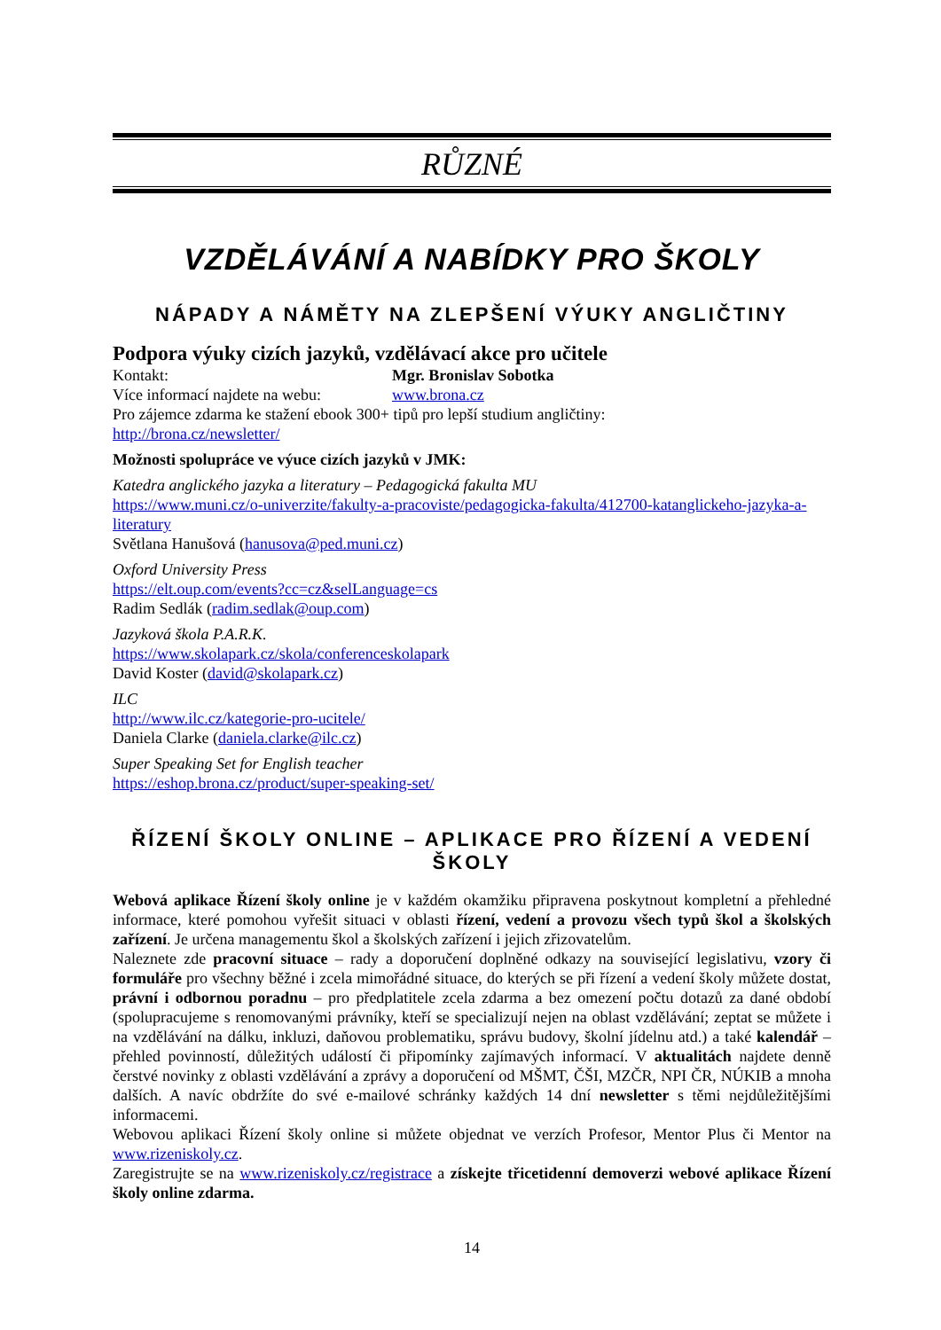RŮZNÉ
VZDĚLÁVÁNÍ A NABÍDKY PRO ŠKOLY
NÁPADY A NÁMĚTY NA ZLEPŠENÍ VÝUKY ANGLIČTINY
Podpora výuky cizích jazyků, vzdělávací akce pro učitele
Kontakt: Mgr. Bronislav Sobotka
Více informací najdete na webu: www.brona.cz
Pro zájemce zdarma ke stažení ebook 300+ tipů pro lepší studium angličtiny:
http://brona.cz/newsletter/
Možnosti spolupráce ve výuce cizích jazyků v JMK:
Katedra anglického jazyka a literatury – Pedagogická fakulta MU
https://www.muni.cz/o-univerzite/fakulty-a-pracoviste/pedagogicka-fakulta/412700-katanglickeho-jazyka-a-literatury
Světlana Hanušová (hanusova@ped.muni.cz)
Oxford University Press
https://elt.oup.com/events?cc=cz&selLanguage=cs
Radim Sedlák (radim.sedlak@oup.com)
Jazyková škola P.A.R.K.
https://www.skolapark.cz/skola/conferenceskolapark
David Koster (david@skolapark.cz)
ILC
http://www.ilc.cz/kategorie-pro-ucitele/
Daniela Clarke (daniela.clarke@ilc.cz)
Super Speaking Set for English teacher
https://eshop.brona.cz/product/super-speaking-set/
ŘÍZENÍ ŠKOLY ONLINE – APLIKACE PRO ŘÍZENÍ A VEDENÍ ŠKOLY
Webová aplikace Řízení školy online je v každém okamžiku připravena poskytnout kompletní a přehledné informace, které pomohou vyřešit situaci v oblasti řízení, vedení a provozu všech typů škol a školských zařízení. Je určena managementu škol a školských zařízení i jejich zřizovatelům.
Naleznete zde pracovní situace – rady a doporučení doplněné odkazy na související legislativu, vzory či formuláře pro všechny běžné i zcela mimořádné situace, do kterých se při řízení a vedení školy můžete dostat, právní i odbornou poradnu – pro předplatitele zcela zdarma a bez omezení počtu dotazů za dané období (spolupracujeme s renomovanými právníky, kteří se specializují nejen na oblast vzdělávání; zeptat se můžete i na vzdělávání na dálku, inkluzi, daňovou problematiku, správu budovy, školní jídelnu atd.) a také kalendář – přehled povinností, důležitých událostí či připomínky zajímavých informací. V aktualitách najdete denně čerstvé novinky z oblasti vzdělávání a zprávy a doporučení od MŠMT, ČŠI, MZČR, NPI ČR, NÚKIB a mnoha dalších. A navíc obdržíte do své e-mailové schránky každých 14 dní newsletter s těmi nejdůležitějšími informacemi.
Webovou aplikaci Řízení školy online si můžete objednat ve verzích Profesor, Mentor Plus či Mentor na www.rizeniskoly.cz.
Zaregistrujte se na www.rizeniskoly.cz/registrace a získejte třicetidenní demoverzi webové aplikace Řízení školy online zdarma.
14